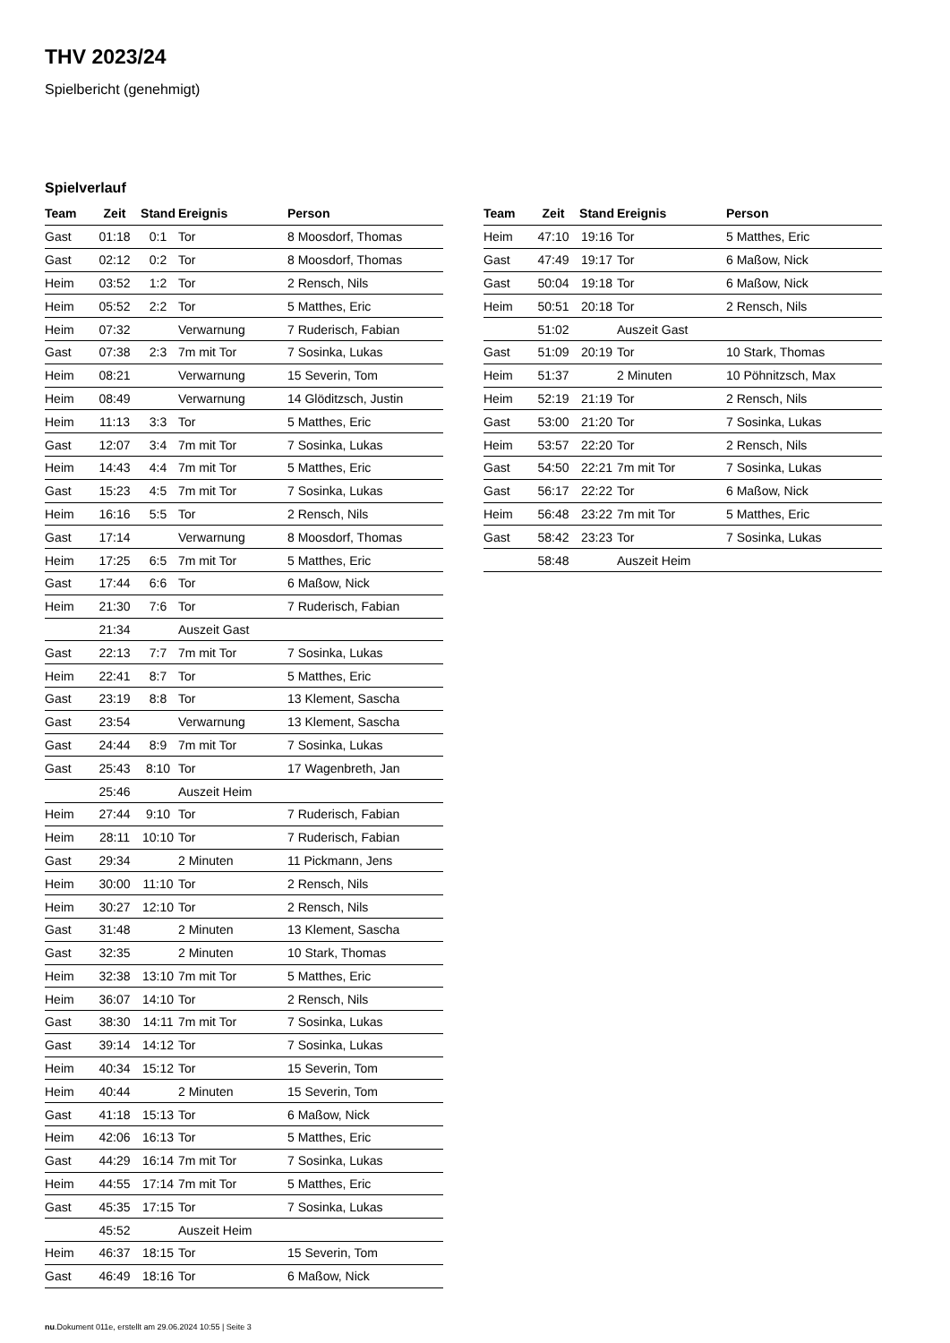THV 2023/24
Spielbericht (genehmigt)
Spielverlauf
| Team | Zeit | Stand | Ereignis | Person |
| --- | --- | --- | --- | --- |
| Gast | 01:18 | 0:1 | Tor | 8 Moosdorf, Thomas |
| Gast | 02:12 | 0:2 | Tor | 8 Moosdorf, Thomas |
| Heim | 03:52 | 1:2 | Tor | 2 Rensch, Nils |
| Heim | 05:52 | 2:2 | Tor | 5 Matthes, Eric |
| Heim | 07:32 | | Verwarnung | 7 Ruderisch, Fabian |
| Gast | 07:38 | 2:3 | 7m mit Tor | 7 Sosinka, Lukas |
| Heim | 08:21 | | Verwarnung | 15 Severin, Tom |
| Heim | 08:49 | | Verwarnung | 14 Glöditzsch, Justin |
| Heim | 11:13 | 3:3 | Tor | 5 Matthes, Eric |
| Gast | 12:07 | 3:4 | 7m mit Tor | 7 Sosinka, Lukas |
| Heim | 14:43 | 4:4 | 7m mit Tor | 5 Matthes, Eric |
| Gast | 15:23 | 4:5 | 7m mit Tor | 7 Sosinka, Lukas |
| Heim | 16:16 | 5:5 | Tor | 2 Rensch, Nils |
| Gast | 17:14 | | Verwarnung | 8 Moosdorf, Thomas |
| Heim | 17:25 | 6:5 | 7m mit Tor | 5 Matthes, Eric |
| Gast | 17:44 | 6:6 | Tor | 6 Maßow, Nick |
| Heim | 21:30 | 7:6 | Tor | 7 Ruderisch, Fabian |
| | 21:34 | | Auszeit Gast | |
| Gast | 22:13 | 7:7 | 7m mit Tor | 7 Sosinka, Lukas |
| Heim | 22:41 | 8:7 | Tor | 5 Matthes, Eric |
| Gast | 23:19 | 8:8 | Tor | 13 Klement, Sascha |
| Gast | 23:54 | | Verwarnung | 13 Klement, Sascha |
| Gast | 24:44 | 8:9 | 7m mit Tor | 7 Sosinka, Lukas |
| Gast | 25:43 | 8:10 | Tor | 17 Wagenbreth, Jan |
| | 25:46 | | Auszeit Heim | |
| Heim | 27:44 | 9:10 | Tor | 7 Ruderisch, Fabian |
| Heim | 28:11 | 10:10 | Tor | 7 Ruderisch, Fabian |
| Gast | 29:34 | | 2 Minuten | 11 Pickmann, Jens |
| Heim | 30:00 | 11:10 | Tor | 2 Rensch, Nils |
| Heim | 30:27 | 12:10 | Tor | 2 Rensch, Nils |
| Gast | 31:48 | | 2 Minuten | 13 Klement, Sascha |
| Gast | 32:35 | | 2 Minuten | 10 Stark, Thomas |
| Heim | 32:38 | 13:10 | 7m mit Tor | 5 Matthes, Eric |
| Heim | 36:07 | 14:10 | Tor | 2 Rensch, Nils |
| Gast | 38:30 | 14:11 | 7m mit Tor | 7 Sosinka, Lukas |
| Gast | 39:14 | 14:12 | Tor | 7 Sosinka, Lukas |
| Heim | 40:34 | 15:12 | Tor | 15 Severin, Tom |
| Heim | 40:44 | | 2 Minuten | 15 Severin, Tom |
| Gast | 41:18 | 15:13 | Tor | 6 Maßow, Nick |
| Heim | 42:06 | 16:13 | Tor | 5 Matthes, Eric |
| Gast | 44:29 | 16:14 | 7m mit Tor | 7 Sosinka, Lukas |
| Heim | 44:55 | 17:14 | 7m mit Tor | 5 Matthes, Eric |
| Gast | 45:35 | 17:15 | Tor | 7 Sosinka, Lukas |
| | 45:52 | | Auszeit Heim | |
| Heim | 46:37 | 18:15 | Tor | 15 Severin, Tom |
| Gast | 46:49 | 18:16 | Tor | 6 Maßow, Nick |
| Team | Zeit | Stand | Ereignis | Person |
| --- | --- | --- | --- | --- |
| Heim | 47:10 | 19:16 | Tor | 5 Matthes, Eric |
| Gast | 47:49 | 19:17 | Tor | 6 Maßow, Nick |
| Gast | 50:04 | 19:18 | Tor | 6 Maßow, Nick |
| Heim | 50:51 | 20:18 | Tor | 2 Rensch, Nils |
| | 51:02 | | Auszeit Gast | |
| Gast | 51:09 | 20:19 | Tor | 10 Stark, Thomas |
| Heim | 51:37 | | 2 Minuten | 10 Pöhnitzsch, Max |
| Heim | 52:19 | 21:19 | Tor | 2 Rensch, Nils |
| Gast | 53:00 | 21:20 | Tor | 7 Sosinka, Lukas |
| Heim | 53:57 | 22:20 | Tor | 2 Rensch, Nils |
| Gast | 54:50 | 22:21 | 7m mit Tor | 7 Sosinka, Lukas |
| Gast | 56:17 | 22:22 | Tor | 6 Maßow, Nick |
| Heim | 56:48 | 23:22 | 7m mit Tor | 5 Matthes, Eric |
| Gast | 58:42 | 23:23 | Tor | 7 Sosinka, Lukas |
| | 58:48 | | Auszeit Heim | |
nu.Dokument 011e, erstellt am 29.06.2024 10:55 | Seite 3